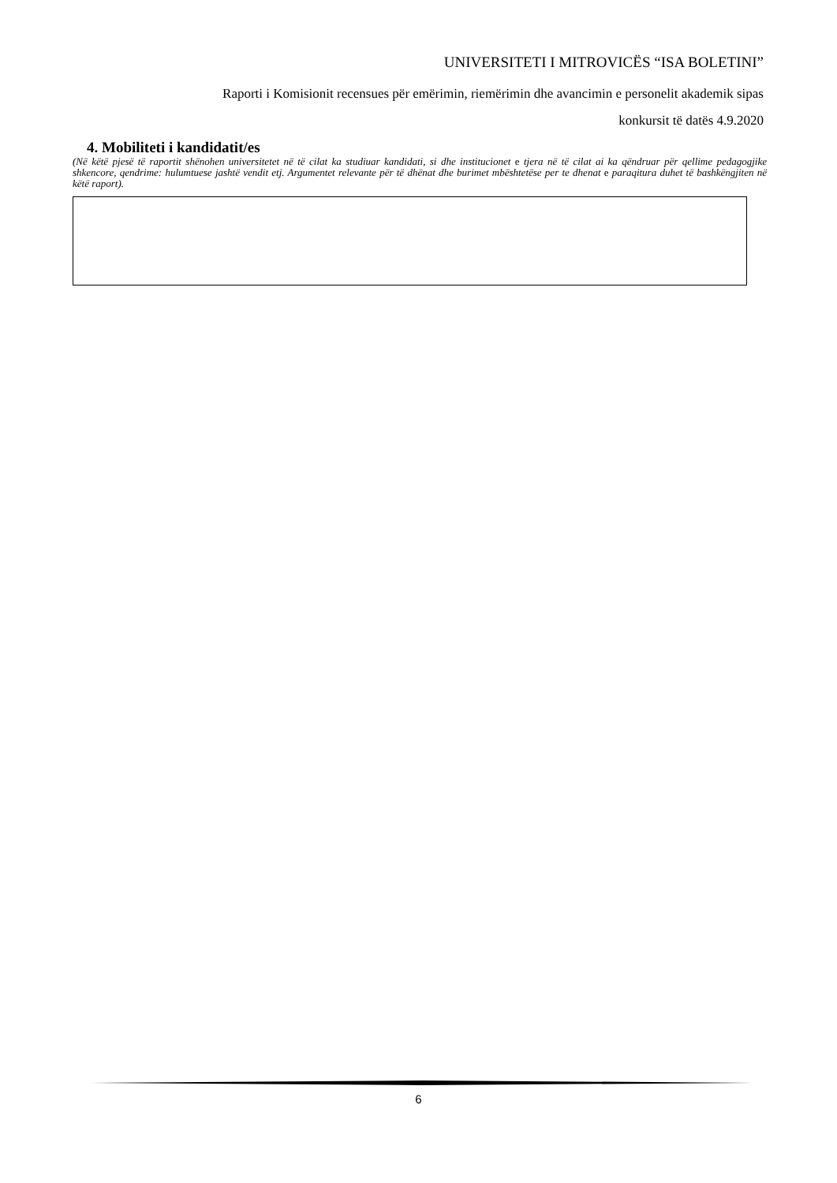UNIVERSITETI I MITROVICËS “ISA BOLETINI”
Raporti i Komisionit recensues për emërimin, riemërimin dhe avancimin e personelit akademik sipas
konkursit të datës 4.9.2020
4. Mobiliteti i kandidatit/es
(Në këtë pjesë të raportit shënohen universitetet në të cilat ka studiuar kandidati, si dhe institucionet e tjera në të cilat ai ka qëndruar për qellime pedagogjike shkencore, qendrime: hulumtuese jashtë vendit etj. Argumentet relevante për të dhënat dhe burimet mbështetëse per te dhenat e paraqitura duhet të bashkëngjiten në këtë raport).
6